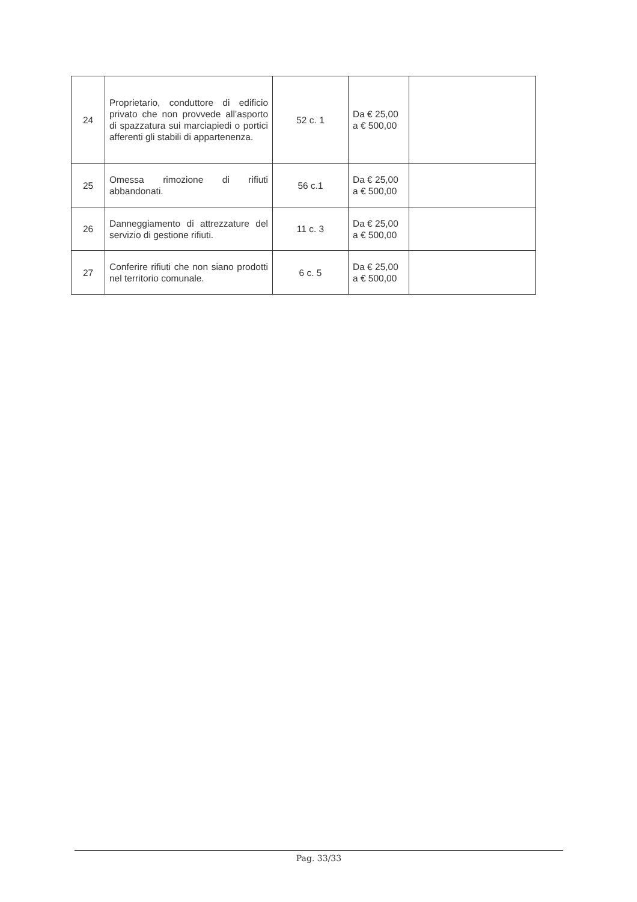| 24 | Proprietario, conduttore di edificio privato che non provvede all’asporto di spazzatura sui marciapiedi o portici afferenti gli stabili di appartenenza. | 52 c. 1 | Da € 25,00 a € 500,00 | |
| 25 | Omessa rimozione di rifiuti abbandonati. | 56 c.1 | Da € 25,00 a € 500,00 | |
| 26 | Danneggiamento di attrezzature del servizio di gestione rifiuti. | 11 c. 3 | Da € 25,00 a € 500,00 | |
| 27 | Conferire rifiuti che non siano prodotti nel territorio comunale. | 6 c. 5 | Da € 25,00 a € 500,00 | |
Pag. 33/33